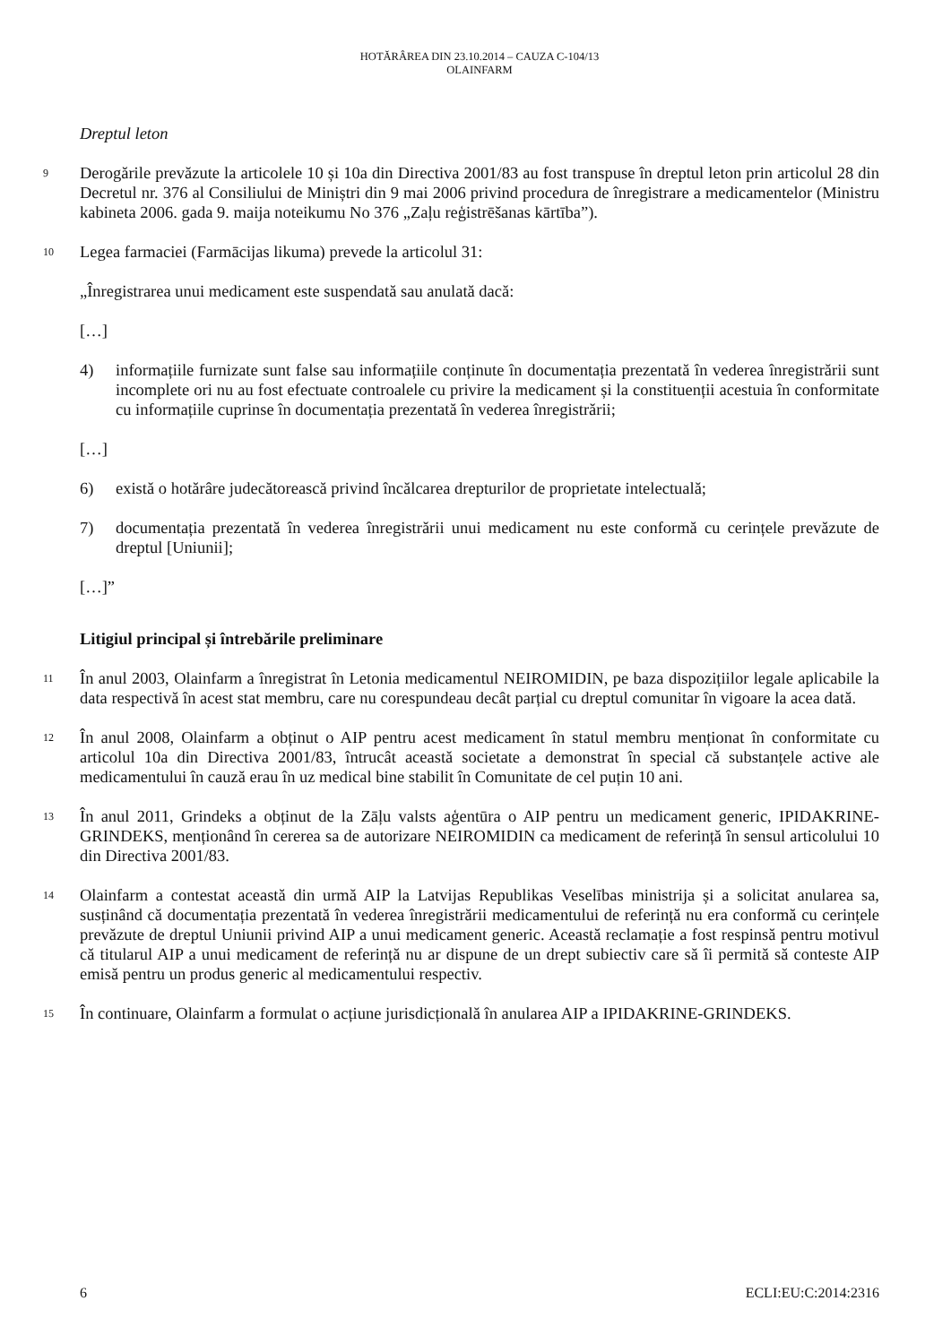HOTĂRÂREA DIN 23.10.2014 – CAUZA C-104/13
OLAINFARM
Dreptul leton
9
Derogările prevăzute la articolele 10 și 10a din Directiva 2001/83 au fost transpuse în dreptul leton prin articolul 28 din Decretul nr. 376 al Consiliului de Miniștri din 9 mai 2006 privind procedura de înregistrare a medicamentelor (Ministru kabineta 2006. gada 9. maija noteikumu No 376 „Zaļu reģistrēšanas kārtība”).
10
Legea farmaciei (Farmācijas likuma) prevede la articolul 31:
„Înregistrarea unui medicament este suspendată sau anulată dacă:
[…]
4) informațiile furnizate sunt false sau informațiile conținute în documentația prezentată în vederea înregistrării sunt incomplete ori nu au fost efectuate controalele cu privire la medicament și la constituenții acestuia în conformitate cu informațiile cuprinse în documentația prezentată în vederea înregistrării;
[…]
6) există o hotărâre judecătorească privind încălcarea drepturilor de proprietate intelectuală;
7) documentația prezentată în vederea înregistrării unui medicament nu este conformă cu cerințele prevăzute de dreptul [Uniunii];
[…]”
Litigiul principal și întrebările preliminare
11
În anul 2003, Olainfarm a înregistrat în Letonia medicamentul NEIROMIDIN, pe baza dispozițiilor legale aplicabile la data respectivă în acest stat membru, care nu corespundeau decât parțial cu dreptul comunitar în vigoare la acea dată.
12
În anul 2008, Olainfarm a obținut o AIP pentru acest medicament în statul membru menționat în conformitate cu articolul 10a din Directiva 2001/83, întrucât această societate a demonstrat în special că substanțele active ale medicamentului în cauză erau în uz medical bine stabilit în Comunitate de cel puțin 10 ani.
13
În anul 2011, Grindeks a obținut de la Zāļu valsts aģentūra o AIP pentru un medicament generic, IPIDAKRINE-GRINDEKS, menționând în cererea sa de autorizare NEIROMIDIN ca medicament de referință în sensul articolului 10 din Directiva 2001/83.
14
Olainfarm a contestat această din urmă AIP la Latvijas Republikas Veselības ministrija și a solicitat anularea sa, susținând că documentația prezentată în vederea înregistrării medicamentului de referință nu era conformă cu cerințele prevăzute de dreptul Uniunii privind AIP a unui medicament generic. Această reclamație a fost respinsă pentru motivul că titularul AIP a unui medicament de referință nu ar dispune de un drept subiectiv care să îi permită să conteste AIP emisă pentru un produs generic al medicamentului respectiv.
15
În continuare, Olainfarm a formulat o acțiune jurisdicțională în anularea AIP a IPIDAKRINE-GRINDEKS.
6 ECLI:EU:C:2014:2316